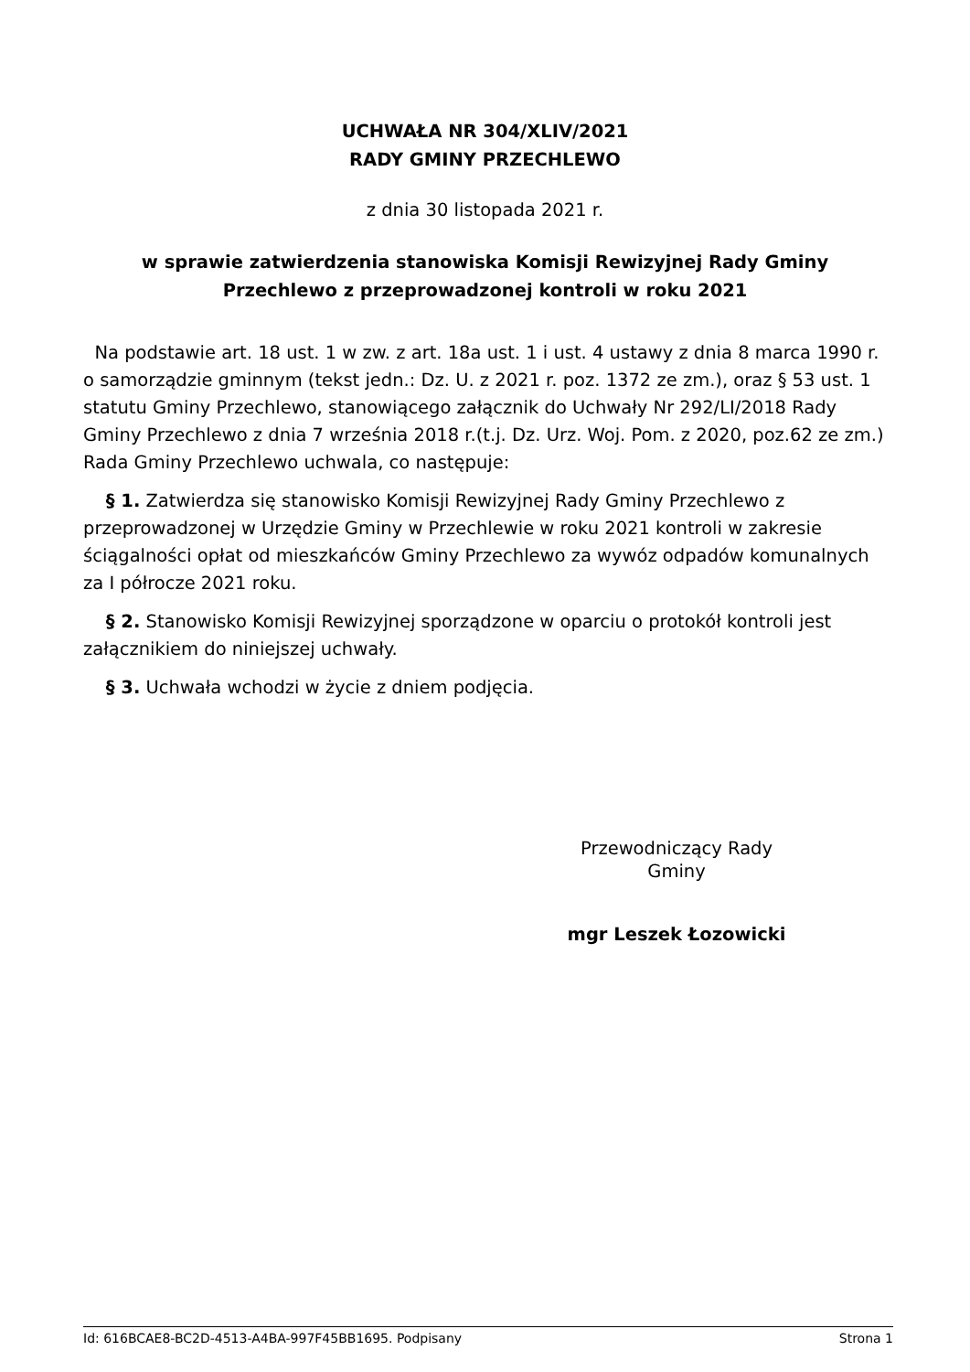UCHWAŁA NR 304/XLIV/2021
RADY GMINY PRZECHLEWO
z dnia 30 listopada 2021 r.
w sprawie zatwierdzenia stanowiska Komisji Rewizyjnej Rady Gminy
Przechlewo z przeprowadzonej kontroli w roku 2021
Na podstawie art. 18 ust. 1 w zw. z art. 18a ust. 1 i ust. 4 ustawy z dnia 8 marca 1990 r. o samorządzie gminnym (tekst jedn.: Dz. U. z 2021 r. poz. 1372 ze zm.), oraz § 53 ust. 1 statutu Gminy Przechlewo, stanowiącego załącznik do Uchwały Nr 292/LI/2018 Rady Gminy Przechlewo z dnia 7 września 2018 r.(t.j. Dz. Urz. Woj. Pom. z 2020, poz.62 ze zm.) Rada Gminy Przechlewo uchwala, co następuje:
§ 1. Zatwierdza się stanowisko Komisji Rewizyjnej Rady Gminy Przechlewo z przeprowadzonej w Urzędzie Gminy w Przechlewie w roku 2021 kontroli w zakresie ściągalności opłat od mieszkańców Gminy Przechlewo za wywóz odpadów komunalnych za I półrocze 2021 roku.
§ 2. Stanowisko Komisji Rewizyjnej sporządzone w oparciu o protokół kontroli jest załącznikiem do niniejszej uchwały.
§ 3. Uchwała wchodzi w życie z dniem podjęcia.
Przewodniczący Rady
Gminy
mgr Leszek Łozowicki
Id: 616BCAE8-BC2D-4513-A4BA-997F45BB1695. Podpisany Strona 1